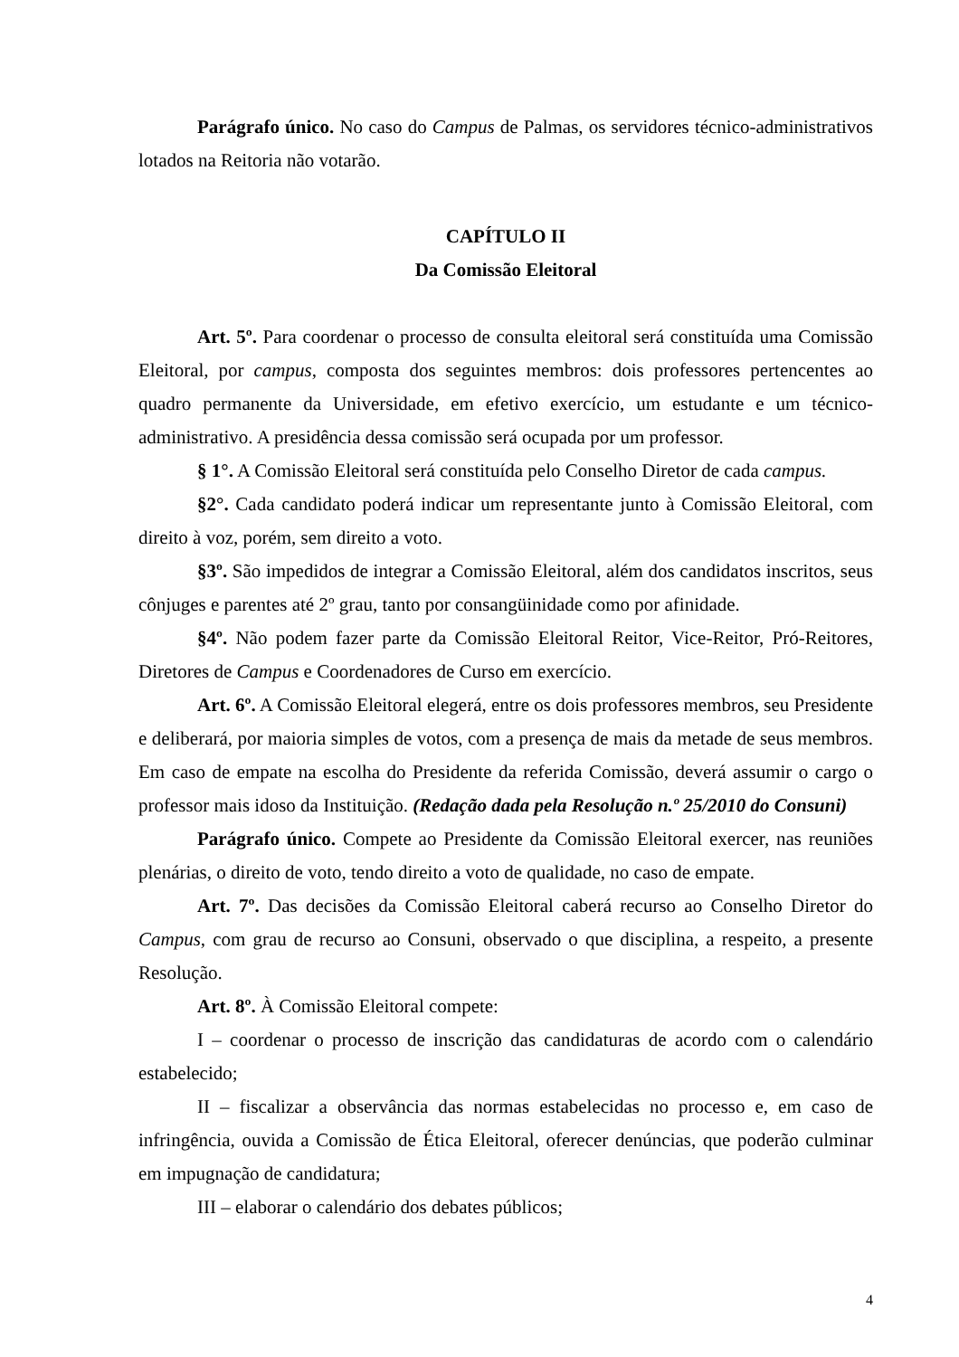Parágrafo único. No caso do Campus de Palmas, os servidores técnico-administrativos lotados na Reitoria não votarão.
CAPÍTULO II
Da Comissão Eleitoral
Art. 5º. Para coordenar o processo de consulta eleitoral será constituída uma Comissão Eleitoral, por campus, composta dos seguintes membros: dois professores pertencentes ao quadro permanente da Universidade, em efetivo exercício, um estudante e um técnico-administrativo. A presidência dessa comissão será ocupada por um professor.
§ 1°. A Comissão Eleitoral será constituída pelo Conselho Diretor de cada campus.
§2°. Cada candidato poderá indicar um representante junto à Comissão Eleitoral, com direito à voz, porém, sem direito a voto.
§3º. São impedidos de integrar a Comissão Eleitoral, além dos candidatos inscritos, seus cônjuges e parentes até 2º grau, tanto por consangüinidade como por afinidade.
§4º. Não podem fazer parte da Comissão Eleitoral Reitor, Vice-Reitor, Pró-Reitores, Diretores de Campus e Coordenadores de Curso em exercício.
Art. 6º. A Comissão Eleitoral elegerá, entre os dois professores membros, seu Presidente e deliberará, por maioria simples de votos, com a presença de mais da metade de seus membros. Em caso de empate na escolha do Presidente da referida Comissão, deverá assumir o cargo o professor mais idoso da Instituição. (Redação dada pela Resolução n.º 25/2010 do Consuni)
Parágrafo único. Compete ao Presidente da Comissão Eleitoral exercer, nas reuniões plenárias, o direito de voto, tendo direito a voto de qualidade, no caso de empate.
Art. 7º. Das decisões da Comissão Eleitoral caberá recurso ao Conselho Diretor do Campus, com grau de recurso ao Consuni, observado o que disciplina, a respeito, a presente Resolução.
Art. 8º. À Comissão Eleitoral compete:
I – coordenar o processo de inscrição das candidaturas de acordo com o calendário estabelecido;
II – fiscalizar a observância das normas estabelecidas no processo e, em caso de infringência, ouvida a Comissão de Ética Eleitoral, oferecer denúncias, que poderão culminar em impugnação de candidatura;
III – elaborar o calendário dos debates públicos;
4